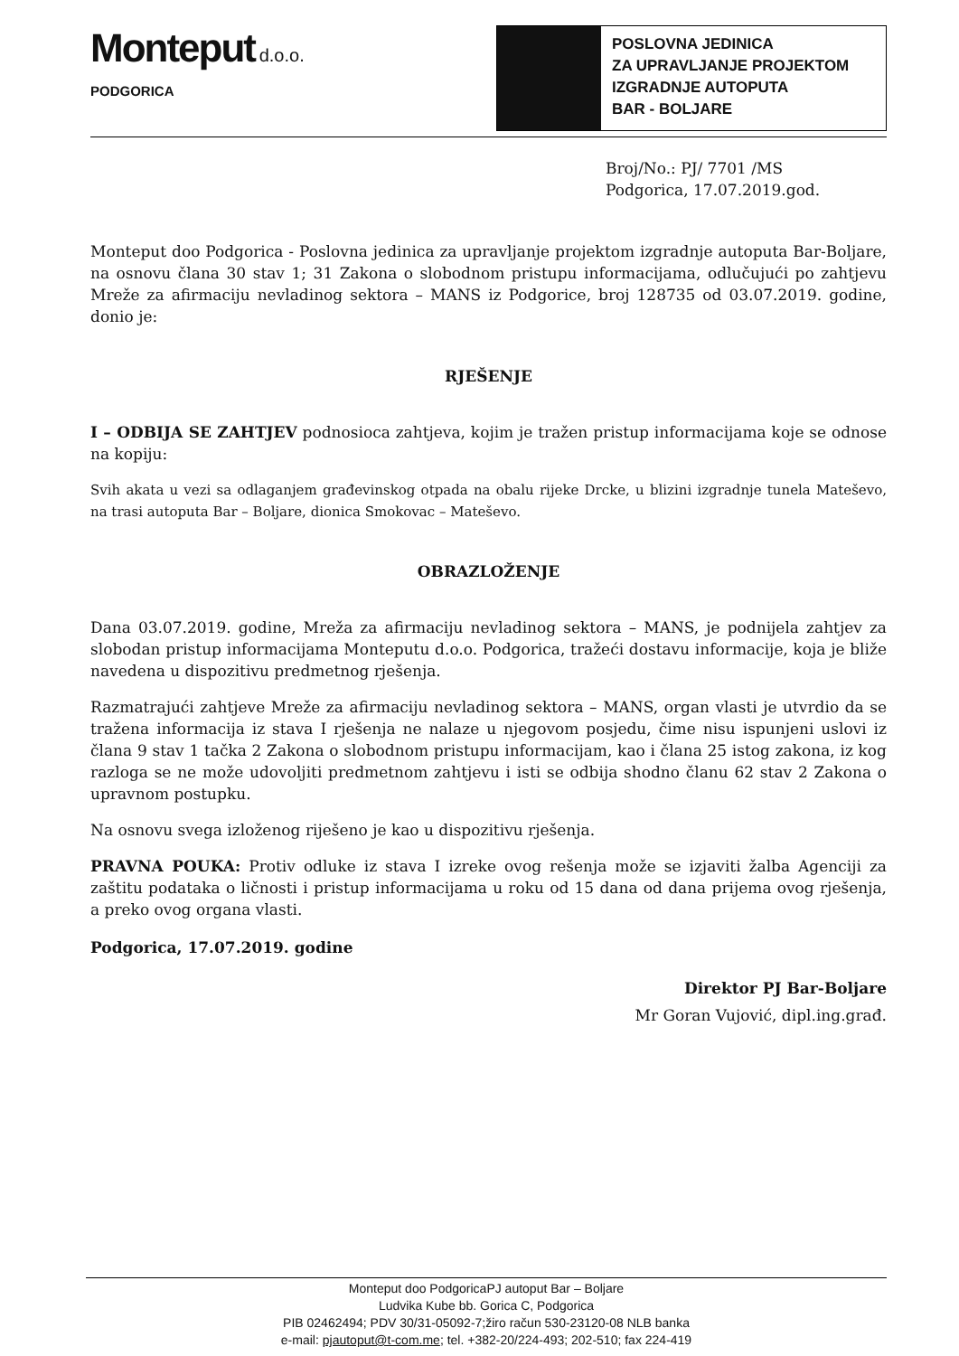Monteput d.o.o.
PODGORICA
POSLOVNA JEDINICA
ZA UPRAVLJANJE PROJEKTOM
IZGRADNJE AUTOPUTA
BAR - BOLJARE
Broj/No.: PJ/ 7701 /MS
Podgorica, 17.07.2019.god.
Monteput doo Podgorica - Poslovna jedinica za upravljanje projektom izgradnje autoputa Bar-Boljare, na osnovu člana 30 stav 1; 31 Zakona o slobodnom pristupu informacijama, odlučujući po zahtjevu Mreže za afirmaciju nevladinog sektora – MANS iz Podgorice, broj 128735 od 03.07.2019. godine, donio je:
RJEŠENJE
I – ODBIJA SE ZAHTJEV podnosioca zahtjeva, kojim je tražen pristup informacijama koje se odnose na kopiju:
Svih akata u vezi sa odlaganjem građevinskog otpada na obalu rijeke Drcke, u blizini izgradnje tunela Mateševo, na trasi autoputa Bar – Boljare, dionica Smokovac – Mateševo.
OBRAZLOŽENJE
Dana 03.07.2019. godine, Mreža za afirmaciju nevladinog sektora – MANS, je podnijela zahtjev za slobodan pristup informacijama Monteputu d.o.o. Podgorica, tražeći dostavu informacije, koja je bliže navedena u dispozitivu predmetnog rješenja.
Razmatrajući zahtjeve Mreže za afirmaciju nevladinog sektora – MANS, organ vlasti je utvrdio da se tražena informacija iz stava I rješenja ne nalaze u njegovom posjedu, čime nisu ispunjeni uslovi iz člana 9 stav 1 tačka 2 Zakona o slobodnom pristupu informacijam, kao i člana 25 istog zakona, iz kog razloga se ne može udovoljiti predmetnom zahtjevu i isti se odbija shodno članu 62 stav 2 Zakona o upravnom postupku.
Na osnovu svega izloženog riješeno je kao u dispozitivu rješenja.
PRAVNA POUKA: Protiv odluke iz stava I izreke ovog rešenja može se izjaviti žalba Agenciji za zaštitu podataka o ličnosti i pristup informacijama u roku od 15 dana od dana prijema ovog rješenja, a preko ovog organa vlasti.
Podgorica, 17.07.2019. godine
Direktor PJ Bar-Boljare
Mr Goran Vujović, dipl.ing.građ.
Monteput doo PodgoricaPJ autoput Bar – Boljare
Ludvika Kube bb. Gorica C, Podgorica
PIB 02462494; PDV 30/31-05092-7;žiro račun 530-23120-08 NLB banka
e-mail: pjautoput@t-com.me; tel. +382-20/224-493; 202-510; fax 224-419